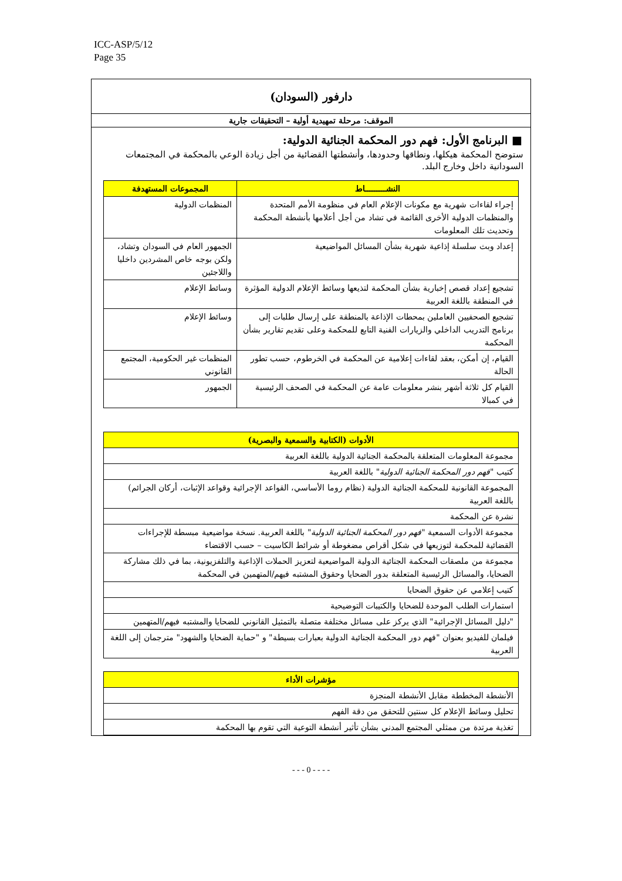ICC-ASP/5/12
Page 35
دارفور (السودان)
الموقف: مرحلة تمهيدية أولية – التحقيقات جارية
■ البرنامج الأول: فهم دور المحكمة الجنائية الدولية:
ستوضح المحكمة هيكلها، ونطاقها وحدودها، وأنشطتها القضائية من أجل زيادة الوعي بالمحكمة في المجتمعات السودانية داخل وخارج البلد.
| النشـــــــــاط | المجموعات المستهدفة |
| --- | --- |
| إجراء لقاءات شهرية مع مكونات الإعلام العام في منظومة الأمم المتحدة والمنظمات الدولية الأخرى القائمة في تشاد من أجل أعلامها بأنشطة المحكمة وتحديث تلك المعلومات | المنظمات الدولية |
| إعداد وبث سلسلة إذاعية شهرية بشأن المسائل المواضيعية | الجمهور العام في السودان وتشاد، ولكن بوجه خاص المشردين داخليا واللاجئين |
| تشجيع إعداد قصص إخبارية بشأن المحكمة لتذيعها وسائط الإعلام الدولية المؤثرة في المنطقة باللغة العربية | وسائط الإعلام |
| تشجيع الصحفيين العاملين بمحطات الإذاعة بالمنطقة على إرسال طلبات إلى برنامج التدريب الداخلي والزيارات الفنية التابع للمحكمة وعلى تقديم تقارير بشأن المحكمة | وسائط الإعلام |
| القيام، إن أمكن، بعقد لقاءات إعلامية عن المحكمة في الخرطوم، حسب تطور الحالة | المنظمات غير الحكومية، المجتمع القانوني |
| القيام كل ثلاثة أشهر بنشر معلومات عامة عن المحكمة في الصحف الرئيسية في كمبالا | الجمهور |
| الأدوات (الكتابية والسمعية والبصرية) |
| --- |
| مجموعة المعلومات المتعلقة بالمحكمة الجنائية الدولية باللغة العربية |
| كتيب " فهم دور المحكمة الجنائية الدولية " باللغة العربية |
| المجموعة القانونية للمحكمة الجنائية الدولية (نظام روما الأساسي، القواعد الإجرائية وقواعد الإثبات، أركان الجرائم) باللغة العربية |
| نشرة عن المحكمة |
| مجموعة الأدوات السمعية " فهم دور المحكمة الجنائية الدولية " باللغة العربية. نسخة مواضيعية مبسطة للإجراءات القضائية للمحكمة لتوزيعها في شكل أقراص مضغوطة أو شرائط الكاسيت – حسب الاقتضاء |
| مجموعة من ملصقات المحكمة الجنائية الدولية المواضيعية لتعزيز الحملات الإذاعية والتلفزيونية، بما في ذلك مشاركة الضحايا، والمسائل الرئيسية المتعلقة بدور الضحايا وحقوق المشتبه فيهم/المتهمين في المحكمة |
| كتيب إعلامي عن حقوق الضحايا |
| استمارات الطلب الموحدة للضحايا والكتيبات التوضيحية |
| "دليل المسائل الإجرائية" الذي يركز على مسائل مختلفة متصلة بالتمثيل القانوني للضحايا والمشتبه فيهم/المتهمين |
| فيلمان للفيديو بعنوان "فهم دور المحكمة الجنائية الدولية بعبارات بسيطة" و "حماية الضحايا والشهود" مترجمان إلى اللغة العربية |
| مؤشرات الأداء |
| --- |
| الأنشطة المخططة مقابل الأنشطة المنجزة |
| تحليل وسائط الإعلام كل سنتين للتحقق من دقة الفهم |
| تغذية مرتدة من ممثلي المجتمع المدني بشأن تأثير أنشطة التوعية التي تقوم بها المحكمة |
- - - 0 - - - -